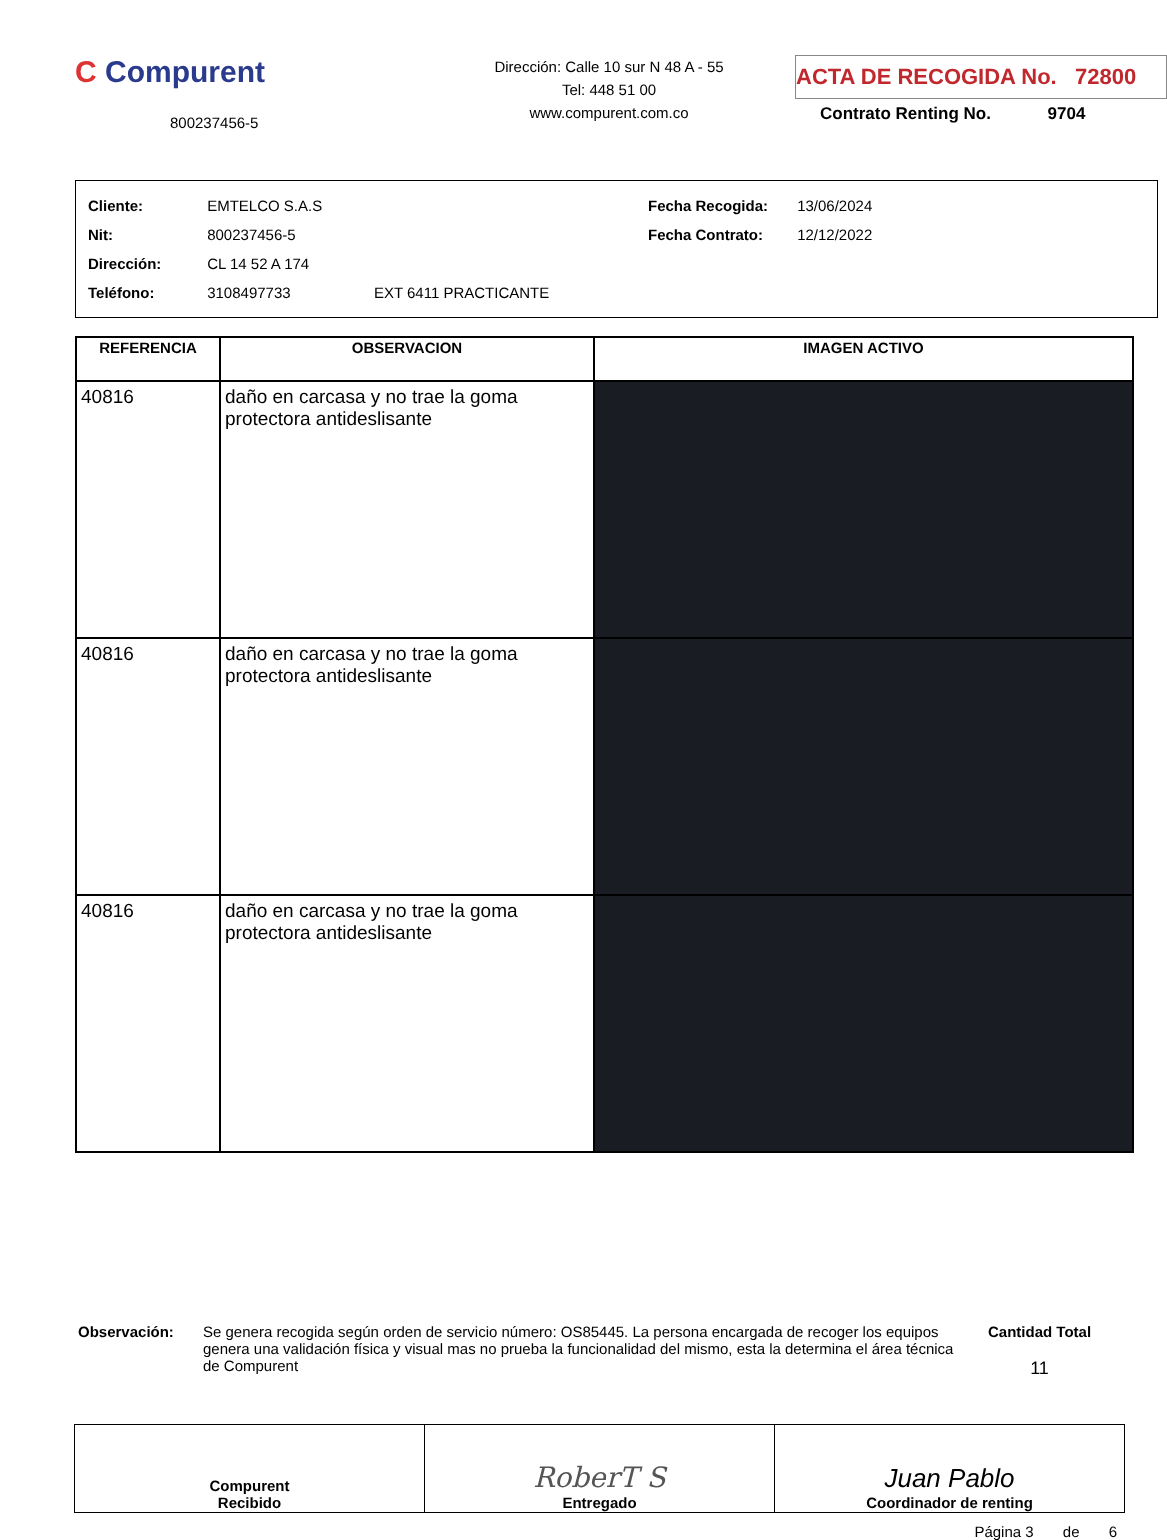C Compurent
800237456-5
Dirección: Calle 10 sur N 48 A - 55
Tel: 448 51 00
www.compurent.com.co
ACTA DE RECOGIDA No. 72800
Contrato Renting No. 9704
Cliente: EMTELCO S.A.S
Nit: 800237456-5
Dirección: CL 14 52 A 174
Teléfono: 3108497733 EXT 6411 PRACTICANTE
Fecha Recogida: 13/06/2024
Fecha Contrato: 12/12/2022
| REFERENCIA | OBSERVACION | IMAGEN ACTIVO |
| --- | --- | --- |
| 40816 | daño en carcasa y no trae la goma protectora antideslisante | |
| 40816 | daño en carcasa y no trae la goma protectora antideslisante | |
| 40816 | daño en carcasa y no trae la goma protectora antideslisante | |
Observación: Se genera recogida según orden de servicio número: OS85445. La persona encargada de recoger los equipos genera una validación física y visual mas no prueba la funcionalidad del mismo, esta la determina el área técnica de Compurent
Cantidad Total
11
| Compurent Recibido | RoberT S Entregado | Juan Pablo Coordinador de renting |
Página 3 de 6